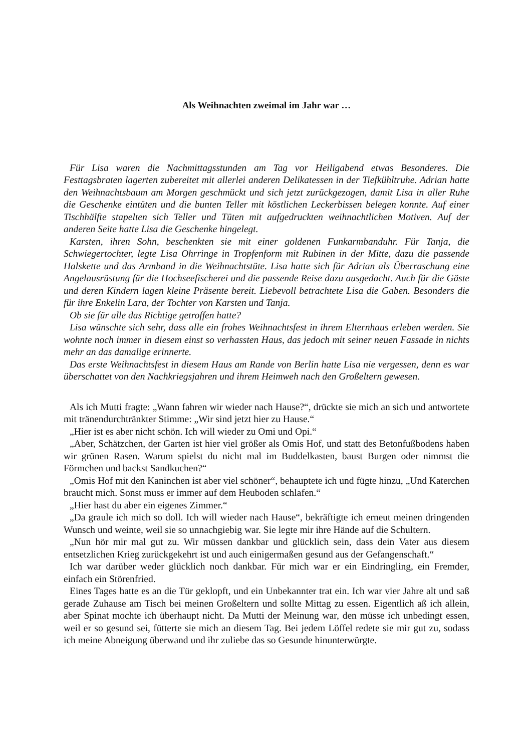Als Weihnachten zweimal im Jahr war …
Für Lisa waren die Nachmittagsstunden am Tag vor Heiligabend etwas Besonderes. Die Festtagsbraten lagerten zubereitet mit allerlei anderen Delikatessen in der Tiefkühltruhe. Adrian hatte den Weihnachtsbaum am Morgen geschmückt und sich jetzt zurückgezogen, damit Lisa in aller Ruhe die Geschenke eintüten und die bunten Teller mit köstlichen Leckerbissen belegen konnte. Auf einer Tischhälfte stapelten sich Teller und Tüten mit aufgedruckten weihnachtlichen Motiven. Auf der anderen Seite hatte Lisa die Geschenke hingelegt.
Karsten, ihren Sohn, beschenkten sie mit einer goldenen Funkarmbanduhr. Für Tanja, die Schwiegertochter, legte Lisa Ohrringe in Tropfenform mit Rubinen in der Mitte, dazu die passende Halskette und das Armband in die Weihnachtstüte. Lisa hatte sich für Adrian als Überraschung eine Angelausrüstung für die Hochseefischerei und die passende Reise dazu ausgedacht. Auch für die Gäste und deren Kindern lagen kleine Präsente bereit. Liebevoll betrachtete Lisa die Gaben. Besonders die für ihre Enkelin Lara, der Tochter von Karsten und Tanja.
Ob sie für alle das Richtige getroffen hatte?
Lisa wünschte sich sehr, dass alle ein frohes Weihnachtsfest in ihrem Elternhaus erleben werden. Sie wohnte noch immer in diesem einst so verhassten Haus, das jedoch mit seiner neuen Fassade in nichts mehr an das damalige erinnerte.
Das erste Weihnachtsfest in diesem Haus am Rande von Berlin hatte Lisa nie vergessen, denn es war überschattet von den Nachkriegsjahren und ihrem Heimweh nach den Großeltern gewesen.
Als ich Mutti fragte: „Wann fahren wir wieder nach Hause?“, drückte sie mich an sich und antwortete mit tränendurchtränkter Stimme: „Wir sind jetzt hier zu Hause.“
„Hier ist es aber nicht schön. Ich will wieder zu Omi und Opi.“
„Aber, Schätzchen, der Garten ist hier viel größer als Omis Hof, und statt des Betonfußbodens haben wir grünen Rasen. Warum spielst du nicht mal im Buddelkasten, baust Burgen oder nimmst die Förmchen und backst Sandkuchen?“
„Omis Hof mit den Kaninchen ist aber viel schöner“, behauptete ich und fügte hinzu, „Und Katerchen braucht mich. Sonst muss er immer auf dem Heuboden schlafen.“
„Hier hast du aber ein eigenes Zimmer.“
„Da graule ich mich so doll. Ich will wieder nach Hause“, bekräftigte ich erneut meinen dringenden Wunsch und weinte, weil sie so unnachgiebig war. Sie legte mir ihre Hände auf die Schultern.
„Nun hör mir mal gut zu. Wir müssen dankbar und glücklich sein, dass dein Vater aus diesem entsetzlichen Krieg zurückgekehrt ist und auch einigermaßen gesund aus der Gefangenschaft.“
Ich war darüber weder glücklich noch dankbar. Für mich war er ein Eindringling, ein Fremder, einfach ein Störenfried.
Eines Tages hatte es an die Tür geklopft, und ein Unbekannter trat ein. Ich war vier Jahre alt und saß gerade Zuhause am Tisch bei meinen Großeltern und sollte Mittag zu essen. Eigentlich aß ich allein, aber Spinat mochte ich überhaupt nicht. Da Mutti der Meinung war, den müsse ich unbedingt essen, weil er so gesund sei, fütterte sie mich an diesem Tag. Bei jedem Löffel redete sie mir gut zu, sodass ich meine Abneigung überwand und ihr zuliebe das so Gesunde hinunterwürgte.